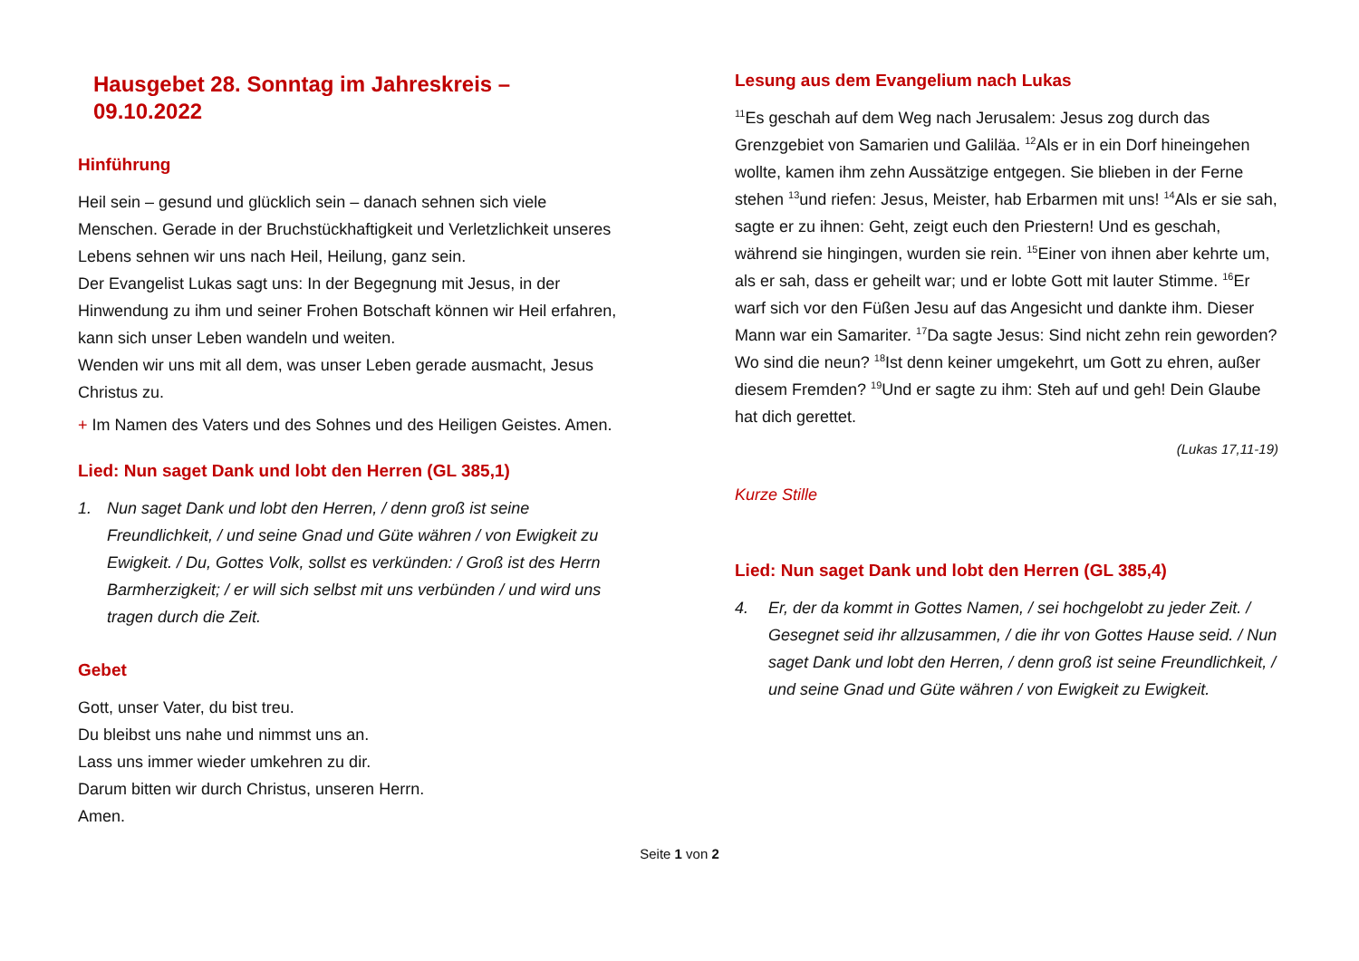Hausgebet 28. Sonntag im Jahreskreis – 09.10.2022
Hinführung
Heil sein – gesund und glücklich sein – danach sehnen sich viele Menschen. Gerade in der Bruchstückhaftigkeit und Verletzlichkeit unseres Lebens sehnen wir uns nach Heil, Heilung, ganz sein.
Der Evangelist Lukas sagt uns: In der Begegnung mit Jesus, in der Hinwendung zu ihm und seiner Frohen Botschaft können wir Heil erfahren, kann sich unser Leben wandeln und weiten.
Wenden wir uns mit all dem, was unser Leben gerade ausmacht, Jesus Christus zu.
+ Im Namen des Vaters und des Sohnes und des Heiligen Geistes. Amen.
Lied: Nun saget Dank und lobt den Herren (GL 385,1)
1. Nun saget Dank und lobt den Herren, / denn groß ist seine Freundlichkeit, / und seine Gnad und Güte währen / von Ewigkeit zu Ewigkeit. / Du, Gottes Volk, sollst es verkünden: / Groß ist des Herrn Barmherzigkeit; / er will sich selbst mit uns verbünden / und wird uns tragen durch die Zeit.
Gebet
Gott, unser Vater, du bist treu.
Du bleibst uns nahe und nimmst uns an.
Lass uns immer wieder umkehren zu dir.
Darum bitten wir durch Christus, unseren Herrn.
Amen.
Lesung aus dem Evangelium nach Lukas
<sup>11</sup> Es geschah auf dem Weg nach Jerusalem: Jesus zog durch das Grenzgebiet von Samarien und Galiläa. <sup>12</sup>Als er in ein Dorf hinein­gehen wollte, kamen ihm zehn Aussätzige entgegen. Sie blieben in der Ferne stehen <sup>13</sup>und riefen: Jesus, Meister, hab Erbarmen mit uns! <sup>14</sup>Als er sie sah, sagte er zu ihnen: Geht, zeigt euch den Priestern! Und es geschah, während sie hingingen, wurden sie rein. <sup>15</sup>Einer von ihnen aber kehrte um, als er sah, dass er geheilt war; und er lobte Gott mit lauter Stimme. <sup>16</sup>Er warf sich vor den Füßen Jesu auf das Angesicht und dankte ihm. Dieser Mann war ein Samariter. <sup>17</sup>Da sagte Jesus: Sind nicht zehn rein geworden? Wo sind die neun? <sup>18</sup>Ist denn keiner umgekehrt, um Gott zu ehren, außer diesem Fremden? <sup>19</sup>Und er sagte zu ihm: Steh auf und geh! Dein Glaube hat dich gerettet.
(Lukas 17,11-19)
Kurze Stille
Lied: Nun saget Dank und lobt den Herren (GL 385,4)
4. Er, der da kommt in Gottes Namen, / sei hochgelobt zu jeder Zeit. / Gesegnet seid ihr allzusammen, / die ihr von Gottes Hause seid. / Nun saget Dank und lobt den Herren, / denn groß ist seine Freundlichkeit, / und seine Gnad und Güte währen / von Ewigkeit zu Ewigkeit.
Seite 1 von 2